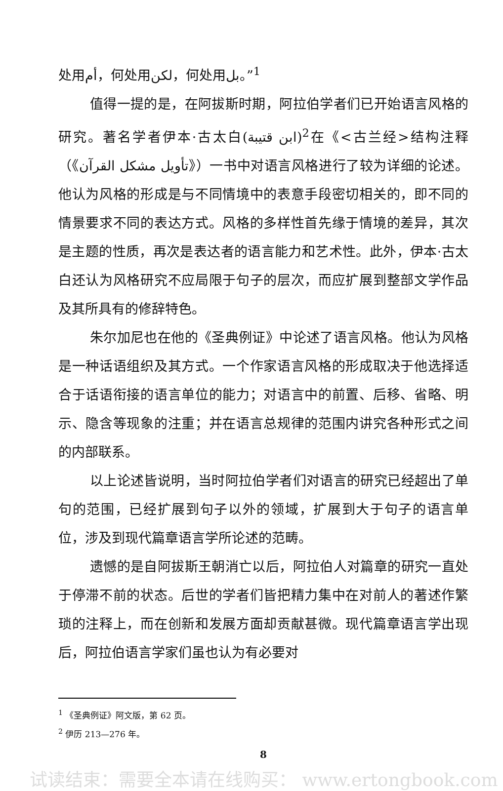处用أم，何处用لكن，何处用بل。”<sup>1</sup>
值得一提的是，在阿拔斯时期，阿拉伯学者们已开始语言风格的研究。著名学者伊本·古太白(ابن قتيبة)<sup>2</sup>在《<古兰经>结构注释（《تأويل مشكل القرآن》）一书中对语言风格进行了较为详细的论述。他认为风格的形成是与不同情境中的表意手段密切相关的，即不同的情景要求不同的表达方式。风格的多样性首先缘于情境的差异，其次是主题的性质，再次是表达者的语言能力和艺术性。此外，伊本·古太白还认为风格研究不应局限于句子的层次，而应扩展到整部文学作品及其所具有的修辞特色。
朱尔加尼也在他的《圣典例证》中论述了语言风格。他认为风格是一种话语组织及其方式。一个作家语言风格的形成取决于他选择适合于话语衔接的语言单位的能力；对语言中的前置、后移、省略、明示、隐含等现象的注重；并在语言总规律的范围内讲究各种形式之间的内部联系。
以上论述皆说明，当时阿拉伯学者们对语言的研究已经超出了单句的范围，已经扩展到句子以外的领域，扩展到大于句子的语言单位，涉及到现代篇章语言学所论述的范畴。
遗憾的是自阿拔斯王朝消亡以后，阿拉伯人对篇章的研究一直处于停滞不前的状态。后世的学者们皆把精力集中在对前人的著述作繁琐的注释上，而在创新和发展方面却贡献甚微。现代篇章语言学出现后，阿拉伯语言学家们虽也认为有必要对
<sup>1</sup> 《圣典例证》阿文版，第 62 页。
<sup>2</sup> 伊历 213—276 年。
8
试读结束：需要全本请在线购买： www.ertongbook.com